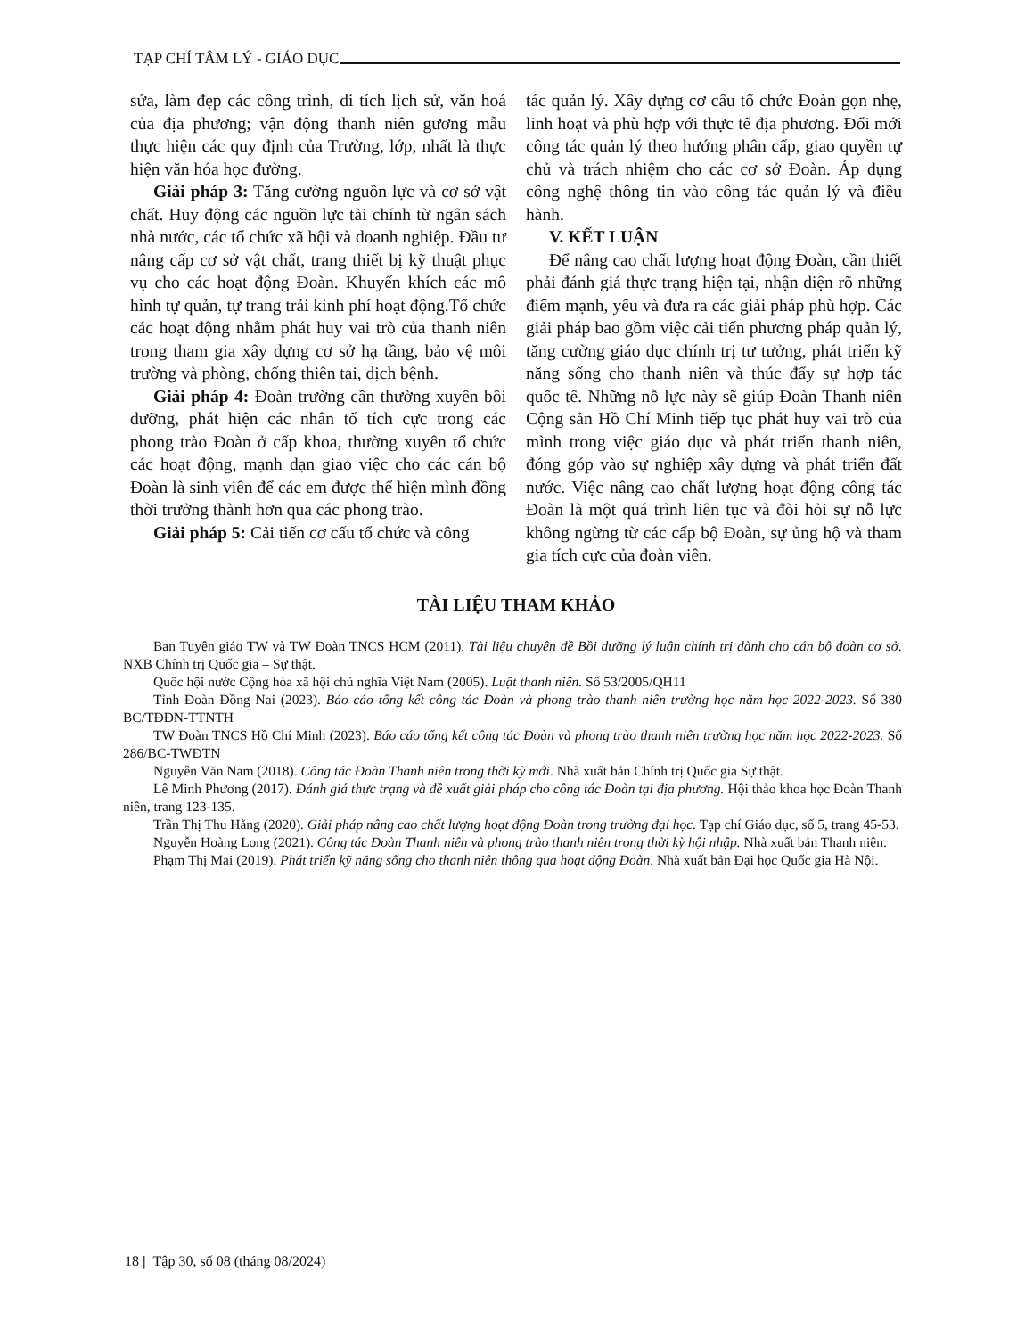TẠP CHÍ TÂM LÝ - GIÁO DỤC
sửa, làm đẹp các công trình, di tích lịch sử, văn hoá của địa phương; vận động thanh niên gương mẫu thực hiện các quy định của Trường, lớp, nhất là thực hiện văn hóa học đường.
Giải pháp 3: Tăng cường nguồn lực và cơ sở vật chất. Huy động các nguồn lực tài chính từ ngân sách nhà nước, các tổ chức xã hội và doanh nghiệp. Đầu tư nâng cấp cơ sở vật chất, trang thiết bị kỹ thuật phục vụ cho các hoạt động Đoàn. Khuyến khích các mô hình tự quản, tự trang trải kinh phí hoạt động.Tổ chức các hoạt động nhằm phát huy vai trò của thanh niên trong tham gia xây dựng cơ sở hạ tầng, bảo vệ môi trường và phòng, chống thiên tai, dịch bệnh.
Giải pháp 4: Đoàn trường cần thường xuyên bồi dưỡng, phát hiện các nhân tố tích cực trong các phong trào Đoàn ở cấp khoa, thường xuyên tổ chức các hoạt động, mạnh dạn giao việc cho các cán bộ Đoàn là sinh viên để các em được thể hiện mình đồng thời trưởng thành hơn qua các phong trào.
Giải pháp 5: Cải tiến cơ cấu tổ chức và công
tác quản lý. Xây dựng cơ cấu tổ chức Đoàn gọn nhẹ, linh hoạt và phù hợp với thực tế địa phương. Đổi mới công tác quản lý theo hướng phân cấp, giao quyền tự chủ và trách nhiệm cho các cơ sở Đoàn. Áp dụng công nghệ thông tin vào công tác quản lý và điều hành.
V. KẾT LUẬN
Để nâng cao chất lượng hoạt động Đoàn, cần thiết phải đánh giá thực trạng hiện tại, nhận diện rõ những điểm mạnh, yếu và đưa ra các giải pháp phù hợp. Các giải pháp bao gồm việc cải tiến phương pháp quản lý, tăng cường giáo dục chính trị tư tưởng, phát triển kỹ năng sống cho thanh niên và thúc đẩy sự hợp tác quốc tế. Những nỗ lực này sẽ giúp Đoàn Thanh niên Cộng sản Hồ Chí Minh tiếp tục phát huy vai trò của mình trong việc giáo dục và phát triển thanh niên, đóng góp vào sự nghiệp xây dựng và phát triển đất nước. Việc nâng cao chất lượng hoạt động công tác Đoàn là một quá trình liên tục và đòi hỏi sự nỗ lực không ngừng từ các cấp bộ Đoàn, sự ủng hộ và tham gia tích cực của đoàn viên.
TÀI LIỆU THAM KHẢO
Ban Tuyên giáo TW và TW Đoàn TNCS HCM (2011). Tài liệu chuyên đề Bồi dưỡng lý luận chính trị dành cho cán bộ đoàn cơ sở. NXB Chính trị Quốc gia – Sự thật.
Quốc hội nước Cộng hòa xã hội chủ nghĩa Việt Nam (2005). Luật thanh niên. Số 53/2005/QH11
Tỉnh Đoàn Đồng Nai (2023). Báo cáo tổng kết công tác Đoàn và phong trào thanh niên trường học năm học 2022-2023. Số 380 BC/TĐĐN-TTNTH
TW Đoàn TNCS Hồ Chí Minh (2023). Báo cáo tổng kết công tác Đoàn và phong trào thanh niên trường học năm học 2022-2023. Số 286/BC-TWĐTN
Nguyễn Văn Nam (2018). Công tác Đoàn Thanh niên trong thời kỳ mới. Nhà xuất bản Chính trị Quốc gia Sự thật.
Lê Minh Phương (2017). Đánh giá thực trạng và đề xuất giải pháp cho công tác Đoàn tại địa phương. Hội thảo khoa học Đoàn Thanh niên, trang 123-135.
Trần Thị Thu Hằng (2020). Giải pháp nâng cao chất lượng hoạt động Đoàn trong trường đại học. Tạp chí Giáo dục, số 5, trang 45-53.
Nguyễn Hoàng Long (2021). Công tác Đoàn Thanh niên và phong trào thanh niên trong thời kỳ hội nhập. Nhà xuất bản Thanh niên.
Phạm Thị Mai (2019). Phát triển kỹ năng sống cho thanh niên thông qua hoạt động Đoàn. Nhà xuất bản Đại học Quốc gia Hà Nội.
18 | Tập 30, số 08 (tháng 08/2024)